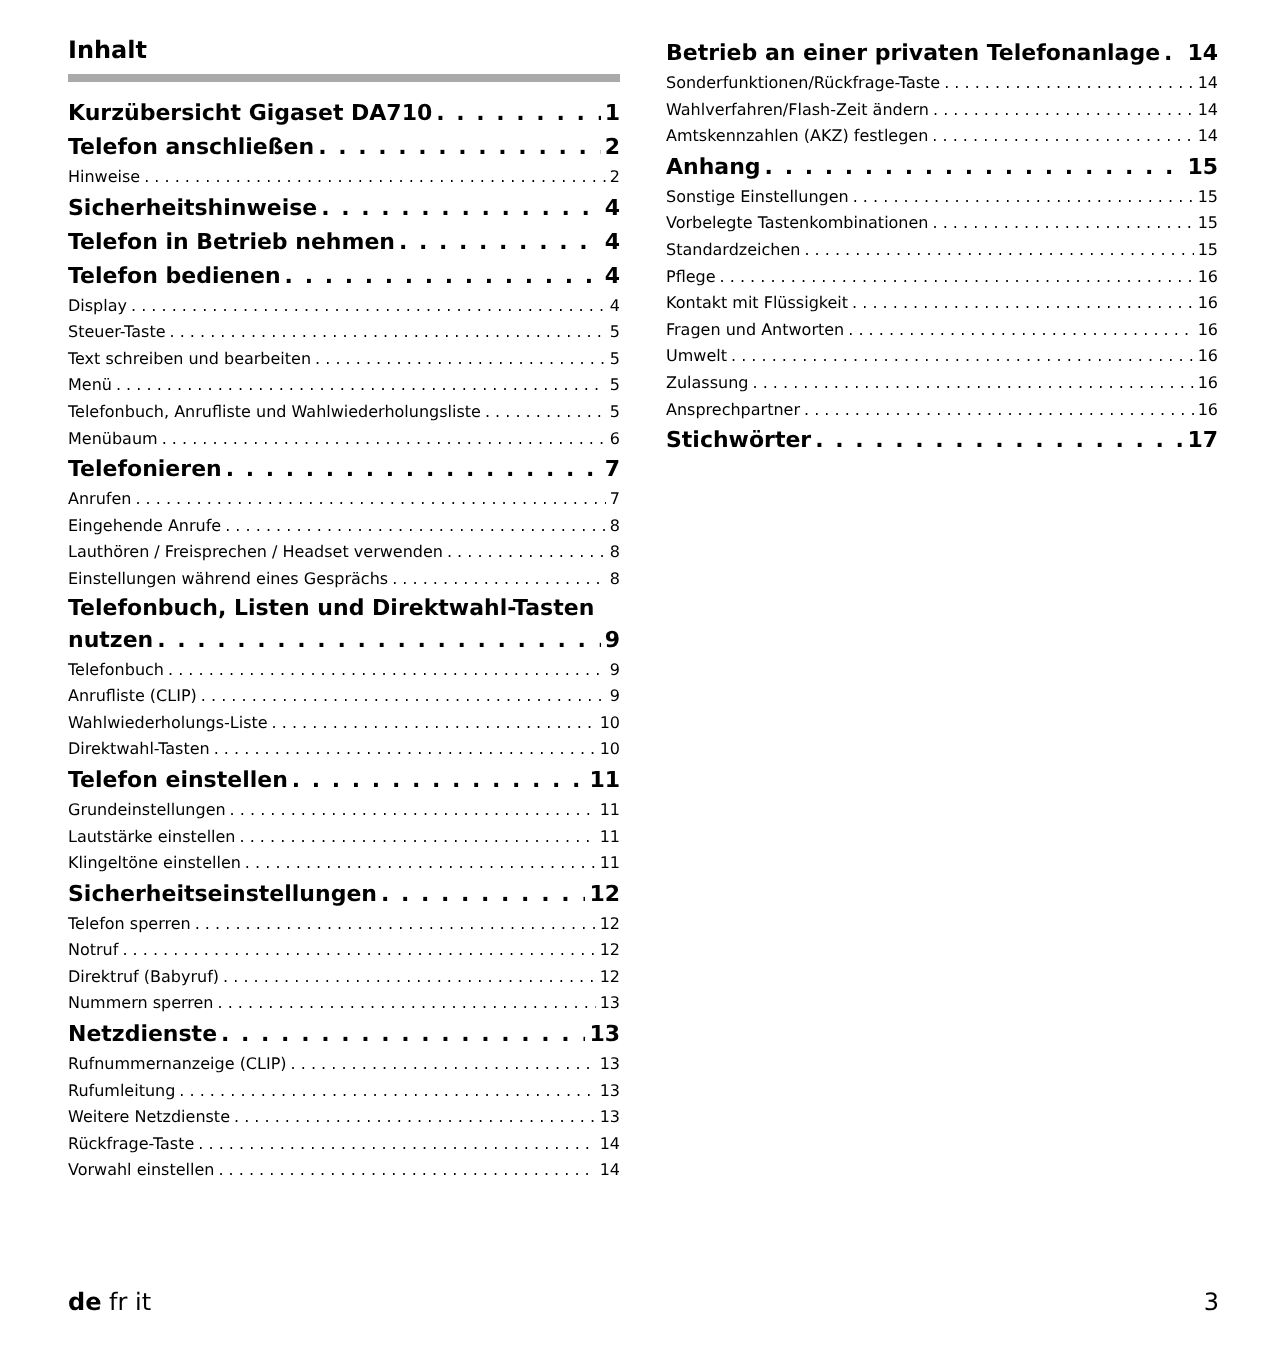Inhalt
Kurzübersicht Gigaset DA710 1
Telefon anschließen 2
Hinweise 2
Sicherheitshinweise 4
Telefon in Betrieb nehmen 4
Telefon bedienen 4
Display 4
Steuer-Taste 5
Text schreiben und bearbeiten 5
Menü 5
Telefonbuch, Anrufliste und Wahlwiederholungsliste 5
Menübaum 6
Telefonieren 7
Anrufen 7
Eingehende Anrufe 8
Lauthören / Freisprechen / Headset verwenden 8
Einstellungen während eines Gesprächs 8
Telefonbuch, Listen und Direktwahl-Tasten
nutzen 9
Telefonbuch 9
Anrufliste (CLIP) 9
Wahlwiederholungs-Liste 10
Direktwahl-Tasten 10
Telefon einstellen 11
Grundeinstellungen 11
Lautstärke einstellen 11
Klingeltöne einstellen 11
Sicherheitseinstellungen 12
Telefon sperren 12
Notruf 12
Direktruf (Babyruf) 12
Nummern sperren 13
Netzdienste 13
Rufnummernanzeige (CLIP) 13
Rufumleitung 13
Weitere Netzdienste 13
Rückfrage-Taste 14
Vorwahl einstellen 14
Betrieb an einer privaten Telefonanlage 14
Sonderfunktionen/Rückfrage-Taste 14
Wahlverfahren/Flash-Zeit ändern 14
Amtskennzahlen (AKZ) festlegen 14
Anhang 15
Sonstige Einstellungen 15
Vorbelegte Tastenkombinationen 15
Standardzeichen 15
Pflege 16
Kontakt mit Flüssigkeit 16
Fragen und Antworten 16
Umwelt 16
Zulassung 16
Ansprechpartner 16
Stichwörter 17
de fr it 3